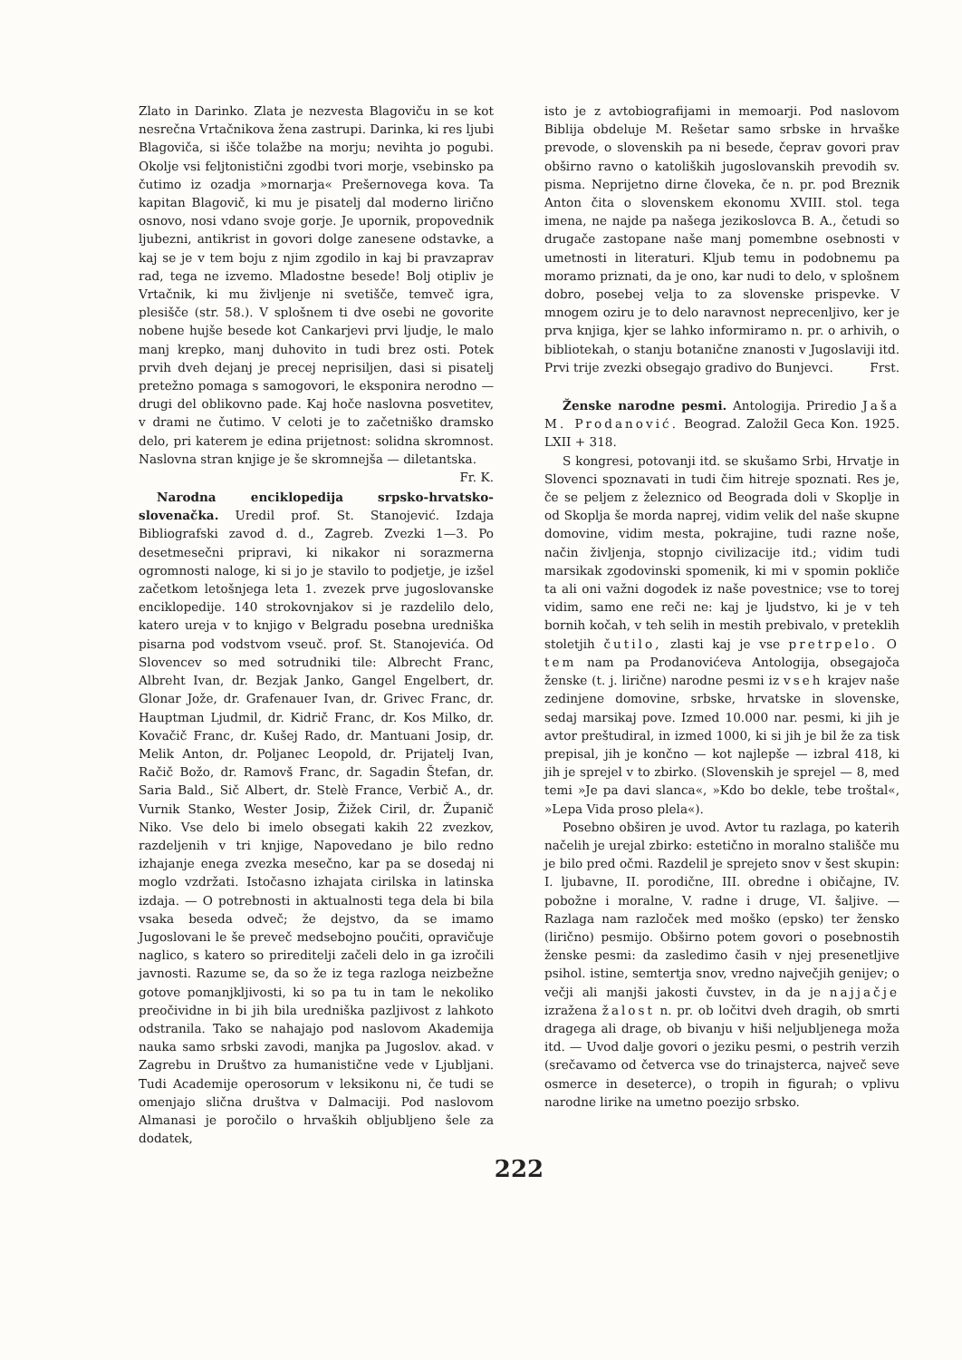Zlato in Darinko. Zlata je nezvesta Blagoviču in se kot nesrečna Vrtačnikova žena zastrupi. Darinka, ki res ljubi Blagoviča, si išče tolažbe na morju; nevihta jo pogubi. Okolje vsi feljtonistični zgodbi tvori morje, vsebinsko pa čutimo iz ozadja »mornarja« Prešernovega kova. Ta kapitan Blagovič, ki mu je pisatelj dal moderno lirično osnovo, nosi vdano svoje gorje. Je upornik, propovednik ljubezni, antikrist in govori dolge zanesene odstavke, a kaj se je v tem boju z njim zgodilo in kaj bi pravzaprav rad, tega ne izvemo. Mladostne besede! Bolj otipliv je Vrtačnik, ki mu življenje ni svetišče, temveč igra, plesišče (str. 58.). V splošnem ti dve osebi ne govorite nobene hujše besede kot Cankarjevi prvi ljudje, le malo manj krepko, manj duhovito in tudi brez osti. Potek prvih dveh dejanj je precej neprisiljen, dasi si pisatelj pretežno pomaga s samogovori, le eksponira nerodno — drugi del oblikovno pade. Kaj hoče naslovna posvetitev, v drami ne čutimo. V celoti je to začetniško dramsko delo, pri katerem je edina prijetnost: solidna skromnost. Naslovna stran knjige je še skromnejša — diletantska. Fr. K.
Narodna enciklopedija srpsko-hrvatsko-slovenačka. Uredil prof. St. Stanojević. Izdaja Bibliografski zavod d. d., Zagreb. Zvezki 1—3. Po desetmesečni pripravi, ki nikakor ni sorazmerna ogromnosti naloge, ki si jo je stavilo to podjetje, je izšel začetkom letošnjega leta 1. zvezek prve jugoslovanske enciklopedije. 140 strokovnjakov si je razdelilo delo, katero ureja v to knjigo v Belgradu posebna uredniška pisarna pod vodstvom vseuč. prof. St. Stanojevića. Od Slovencev so med sotrudniki tile: Albrecht Franc, Albreht Ivan, dr. Bezjak Janko, Gangel Engelbert, dr. Glonar Jože, dr. Grafenauer Ivan, dr. Grivec Franc, dr. Hauptman Ljudmil, dr. Kidrič Franc, dr. Kos Milko, dr. Kovačič Franc, dr. Kušej Rado, dr. Mantuani Josip, dr. Melik Anton, dr. Poljanec Leopold, dr. Prijatelj Ivan, Račič Božo, dr. Ramovš Franc, dr. Sagadin Štefan, dr. Saria Bald., Sič Albert, dr. Stelè France, Verbič A., dr. Vurnik Stanko, Wester Josip, Žižek Ciril, dr. Županič Niko. Vse delo bi imelo obsegati kakih 22 zvezkov, razdeljenih v tri knjige, Napovedano je bilo redno izhajanje enega zvezka mesečno, kar pa se dosedaj ni moglo vzdržati. Istočasno izhajata cirilska in latinska izdaja. — O potrebnosti in aktualnosti tega dela bi bila vsaka beseda odveč; že dejstvo, da se imamo Jugoslovani le še preveč medsebojno poučiti, opravičuje naglico, s katero so prireditelji začeli delo in ga izročili javnosti. Razume se, da so že iz tega razloga neizbežne gotove pomanjkljivosti, ki so pa tu in tam le nekoliko preočividne in bi jih bila uredniška pazljivost z lahkoto odstranila. Tako se nahajajo pod naslovom Akademija nauka samo srbski zavodi, manjka pa Jugoslov. akad. v Zagrebu in Društvo za humanistične vede v Ljubljani. Tudi Academije operosorum v leksikonu ni, če tudi se omenjajo slična društva v Dalmaciji. Pod naslovom Almanasi je poročilo o hrvaških obljubljeno šele za dodatek,
isto je z avtobiografijami in memoarji. Pod naslovom Biblija obdeluje M. Rešetar samo srbske in hrvaške prevode, o slovenskih pa ni besede, čeprav govori prav obširno ravno o katoliških jugoslovanskih prevodih sv. pisma. Neprijetno dirne človeka, če n. pr. pod Breznik Anton čita o slovenskem ekonomu XVIII. stol. tega imena, ne najde pa našega jezikoslovca B. A., četudi so drugače zastopane naše manj pomembne osebnosti v umetnosti in literaturi. Kljub temu in podobnemu pa moramo priznati, da je ono, kar nudi to delo, v splošnem dobro, posebej velja to za slovenske prispevke. V mnogem oziru je to delo naravnost neprecenljivo, ker je prva knjiga, kjer se lahko informiramo n. pr. o arhivih, o bibliotekah, o stanju botanične znanosti v Jugoslaviji itd. Prvi trije zvezki obsegajo gradivo do Bunjevci. Frst.
Ženske narodne pesmi. Antologija. Priredio Jaša M. Prodanović. Beograd. Založil Geca Kon. 1925. LXII + 318.
S kongresi, potovanji itd. se skušamo Srbi, Hrvatje in Slovenci spoznavati in tudi čim hitreje spoznati. Res je, če se peljem z železnico od Beograda doli v Skoplje in od Skoplja še morda naprej, vidim velik del naše skupne domovine, vidim mesta, pokrajine, tudi razne noše, način življenja, stopnjo civilizacije itd.; vidim tudi marsikak zgodovinski spomenik, ki mi v spomin pokliče ta ali oni važni dogodek iz naše povestnice; vse to torej vidim, samo ene reči ne: kaj je ljudstvo, ki je v teh bornih kočah, v teh selih in mestih prebivalo, v preteklih stoletjih čutilo, zlasti kaj je vse pretrpelo. O tem nam pa Prodanovićeva Antologija, obsegajoča ženske (t. j. lirične) narodne pesmi iz vseh krajev naše zedinjene domovine, srbske, hrvatske in slovenske, sedaj marsikaj pove. Izmed 10.000 nar. pesmi, ki jih je avtor preštudiral, in izmed 1000, ki si jih je bil že za tisk prepisal, jih je končno — kot najlepše — izbral 418, ki jih je sprejel v to zbirko. (Slovenskih je sprejel — 8, med temi »Je pa davi slanca«, »Kdo bo dekle, tebe troštal«, »Lepa Vida proso plela«).
Posebno obširen je uvod. Avtor tu razlaga, po katerih načelih je urejal zbirko: estetično in moralno stališče mu je bilo pred očmi. Razdelil je sprejeto snov v šest skupin: I. ljubavne, II. porodične, III. obredne i običajne, IV. pobožne i moralne, V. radne i druge, VI. šaljive. — Razlaga nam razloček med moško (epsko) ter žensko (lirično) pesmijo. Obširno potem govori o posebnostih ženske pesmi: da zasledimo časih v njej presenetljive psihol. istine, semtertja snov, vredno največjih genijev; o večji ali manjši jakosti čuvstev, in da je najjačje izražena žalost n. pr. ob ločitvi dveh dragih, ob smrti dragega ali drage, ob bivanju v hiši neljubljenega moža itd. — Uvod dalje govori o jeziku pesmi, o pestrih verzih (srečavamo od četverca vse do trinajsterca, največ seve osmerce in deseterce), o tropih in figurah; o vplivu narodne lirike na umetno poezijo srbsko.
222